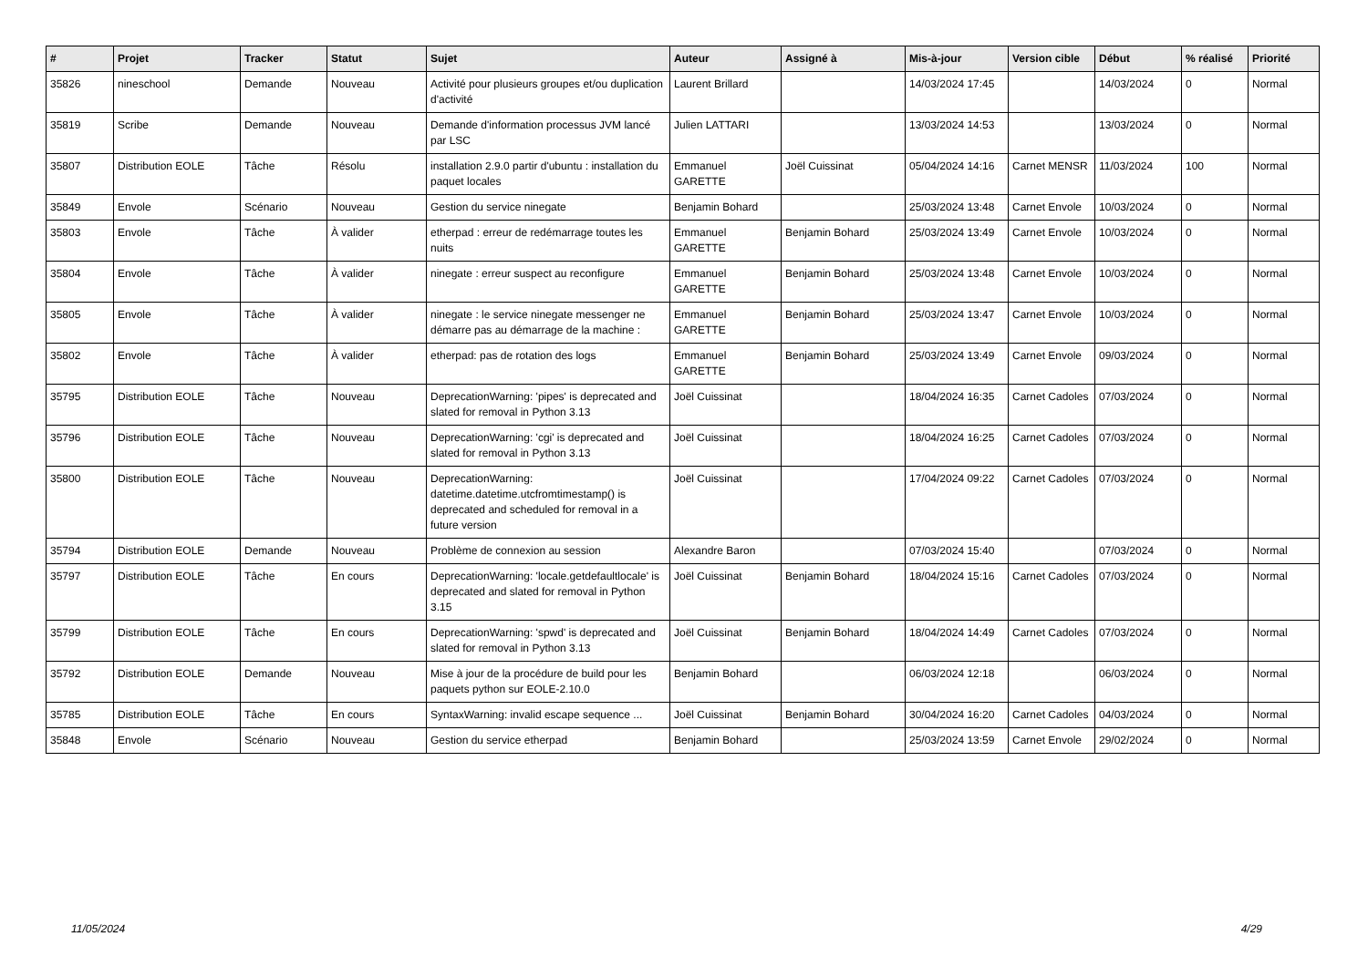| # | Projet | Tracker | Statut | Sujet | Auteur | Assigné à | Mis-à-jour | Version cible | Début | % réalisé | Priorité |
| --- | --- | --- | --- | --- | --- | --- | --- | --- | --- | --- | --- |
| 35826 | nineschool | Demande | Nouveau | Activité pour plusieurs groupes et/ou duplication d'activité | Laurent Brillard | | 14/03/2024 17:45 | | 14/03/2024 | 0 | Normal |
| 35819 | Scribe | Demande | Nouveau | Demande d'information processus JVM lancé par LSC | Julien LATTARI | | 13/03/2024 14:53 | | 13/03/2024 | 0 | Normal |
| 35807 | Distribution EOLE | Tâche | Résolu | installation 2.9.0 partir d'ubuntu : installation du paquet locales | Emmanuel GARETTE | Joël Cuissinat | 05/04/2024 14:16 | Carnet MENSR | 11/03/2024 | 100 | Normal |
| 35849 | Envole | Scénario | Nouveau | Gestion du service ninegate | Benjamin Bohard | | 25/03/2024 13:48 | Carnet Envole | 10/03/2024 | 0 | Normal |
| 35803 | Envole | Tâche | À valider | etherpad : erreur de redémarrage toutes les nuits | Emmanuel GARETTE | Benjamin Bohard | 25/03/2024 13:49 | Carnet Envole | 10/03/2024 | 0 | Normal |
| 35804 | Envole | Tâche | À valider | ninegate : erreur suspect au reconfigure | Emmanuel GARETTE | Benjamin Bohard | 25/03/2024 13:48 | Carnet Envole | 10/03/2024 | 0 | Normal |
| 35805 | Envole | Tâche | À valider | ninegate : le service ninegate messenger ne démarre pas au démarrage de la machine : | Emmanuel GARETTE | Benjamin Bohard | 25/03/2024 13:47 | Carnet Envole | 10/03/2024 | 0 | Normal |
| 35802 | Envole | Tâche | À valider | etherpad: pas de rotation des logs | Emmanuel GARETTE | Benjamin Bohard | 25/03/2024 13:49 | Carnet Envole | 09/03/2024 | 0 | Normal |
| 35795 | Distribution EOLE | Tâche | Nouveau | DeprecationWarning: 'pipes' is deprecated and slated for removal in Python 3.13 | Joël Cuissinat | | 18/04/2024 16:35 | Carnet Cadoles | 07/03/2024 | 0 | Normal |
| 35796 | Distribution EOLE | Tâche | Nouveau | DeprecationWarning: 'cgi' is deprecated and slated for removal in Python 3.13 | Joël Cuissinat | | 18/04/2024 16:25 | Carnet Cadoles | 07/03/2024 | 0 | Normal |
| 35800 | Distribution EOLE | Tâche | Nouveau | DeprecationWarning: datetime.datetime.utcfromtimestamp() is deprecated and scheduled for removal in a future version | Joël Cuissinat | | 17/04/2024 09:22 | Carnet Cadoles | 07/03/2024 | 0 | Normal |
| 35794 | Distribution EOLE | Demande | Nouveau | Problème de connexion au session | Alexandre Baron | | 07/03/2024 15:40 | | 07/03/2024 | 0 | Normal |
| 35797 | Distribution EOLE | Tâche | En cours | DeprecationWarning: 'locale.getdefaultlocale' is deprecated and slated for removal in Python 3.15 | Joël Cuissinat | Benjamin Bohard | 18/04/2024 15:16 | Carnet Cadoles | 07/03/2024 | 0 | Normal |
| 35799 | Distribution EOLE | Tâche | En cours | DeprecationWarning: 'spwd' is deprecated and slated for removal in Python 3.13 | Joël Cuissinat | Benjamin Bohard | 18/04/2024 14:49 | Carnet Cadoles | 07/03/2024 | 0 | Normal |
| 35792 | Distribution EOLE | Demande | Nouveau | Mise à jour de la procédure de build pour les paquets python sur EOLE-2.10.0 | Benjamin Bohard | | 06/03/2024 12:18 | | 06/03/2024 | 0 | Normal |
| 35785 | Distribution EOLE | Tâche | En cours | SyntaxWarning: invalid escape sequence ... | Joël Cuissinat | Benjamin Bohard | 30/04/2024 16:20 | Carnet Cadoles | 04/03/2024 | 0 | Normal |
| 35848 | Envole | Scénario | Nouveau | Gestion du service etherpad | Benjamin Bohard | | 25/03/2024 13:59 | Carnet Envole | 29/02/2024 | 0 | Normal |
11/05/2024 4/29